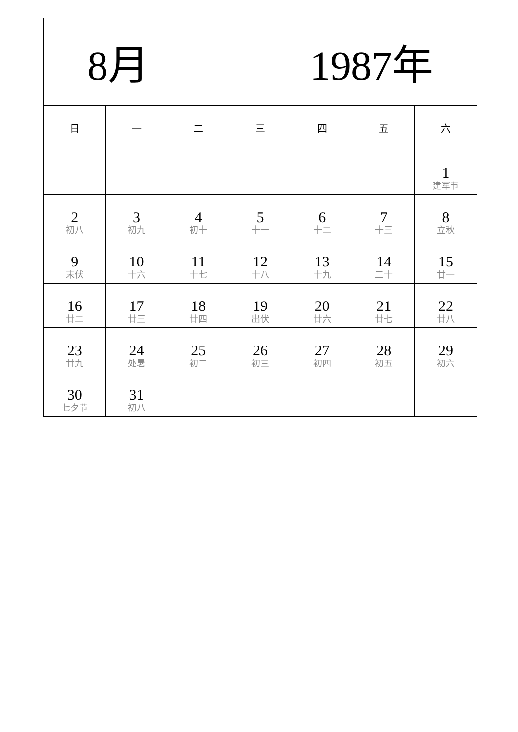| 8月 1987年 | | | | | | |
| 日 | 一 | 二 | 三 | 四 | 五 | 六 |
| | | | | | | 1 建军节 |
| 2 初八 | 3 初九 | 4 初十 | 5 十一 | 6 十二 | 7 十三 | 8 立秋 |
| 9 末伏 | 10 十六 | 11 十七 | 12 十八 | 13 十九 | 14 二十 | 15 廿一 |
| 16 廿二 | 17 廿三 | 18 廿四 | 19 出伏 | 20 廿六 | 21 廿七 | 22 廿八 |
| 23 廿九 | 24 处暑 | 25 初二 | 26 初三 | 27 初四 | 28 初五 | 29 初六 |
| 30 七夕节 | 31 初八 | | | | | |